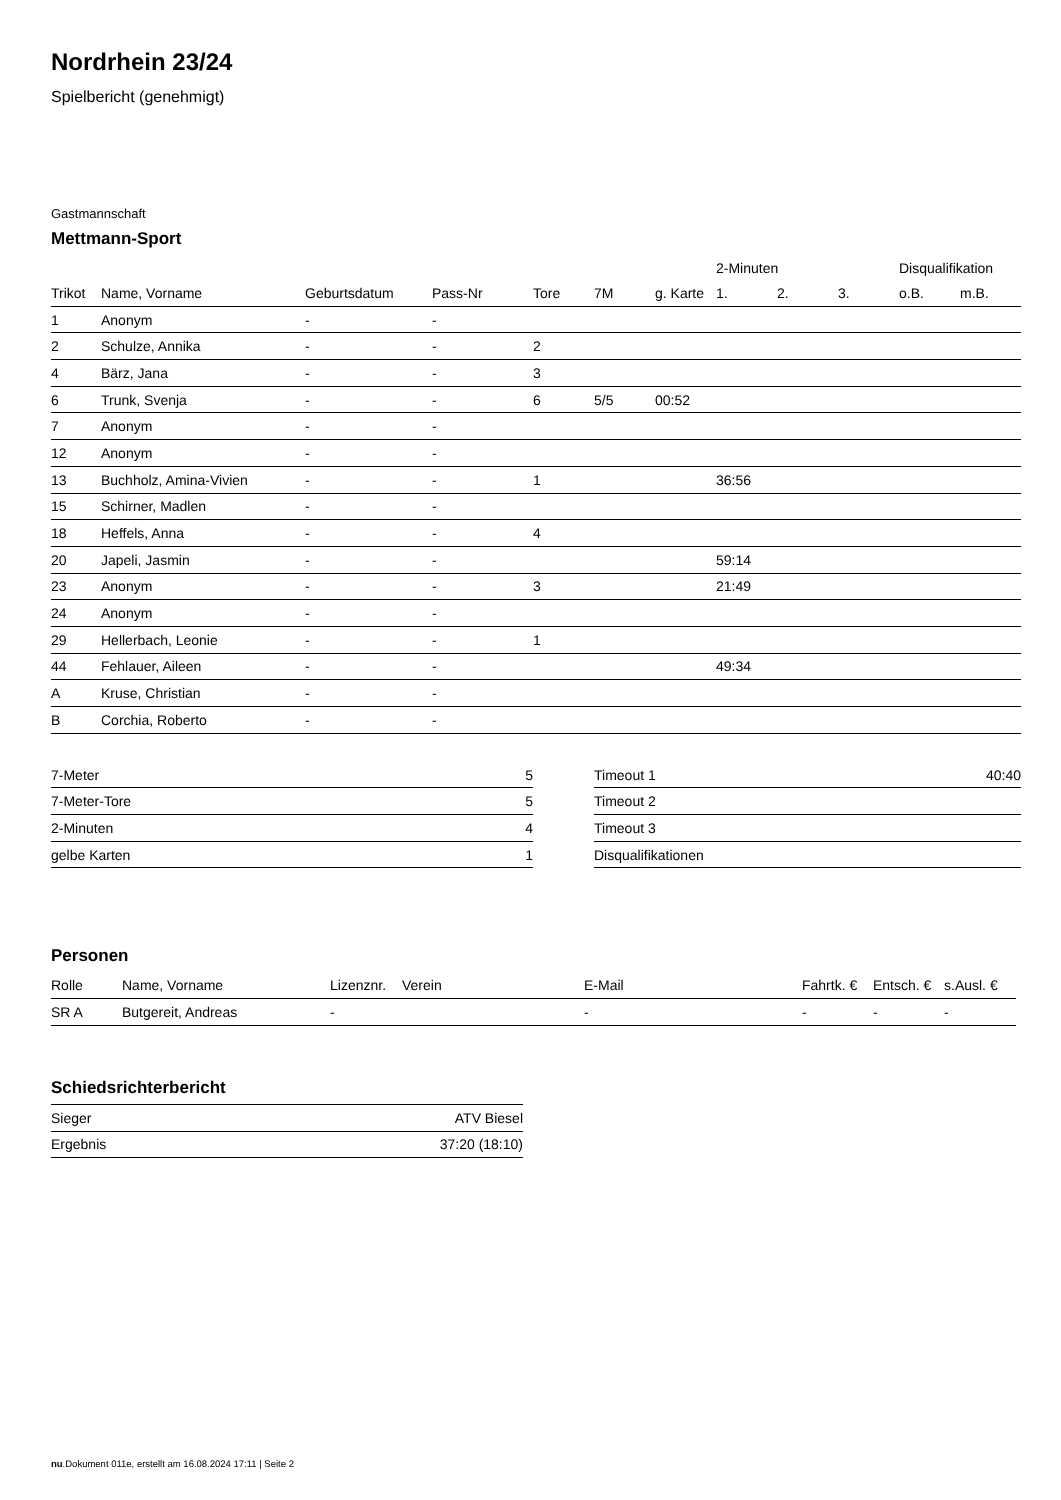Nordrhein 23/24
Spielbericht (genehmigt)
Gastmannschaft
Mettmann-Sport
| | | | | | | | 2-Minuten | | | Disqualifikation | |
| Trikot | Name, Vorname | Geburtsdatum | Pass-Nr | Tore | 7M | g. Karte | 1. | 2. | 3. | o.B. | m.B. |
| 1 | Anonym | - | - | | | | | | | | |
| 2 | Schulze, Annika | - | - | 2 | | | | | | | |
| 4 | Bärz, Jana | - | - | 3 | | | | | | | |
| 6 | Trunk, Svenja | - | - | 6 | 5/5 | 00:52 | | | | | |
| 7 | Anonym | - | - | | | | | | | | |
| 12 | Anonym | - | - | | | | | | | | |
| 13 | Buchholz, Amina-Vivien | - | - | 1 | | | 36:56 | | | | |
| 15 | Schirner, Madlen | - | - | | | | | | | | |
| 18 | Heffels, Anna | - | - | 4 | | | | | | | |
| 20 | Japeli, Jasmin | - | - | | | | 59:14 | | | | |
| 23 | Anonym | - | - | 3 | | | 21:49 | | | | |
| 24 | Anonym | - | - | | | | | | | | |
| 29 | Hellerbach, Leonie | - | - | 1 | | | | | | | |
| 44 | Fehlauer, Aileen | - | - | | | | 49:34 | | | | |
| A | Kruse, Christian | - | - | | | | | | | | |
| B | Corchia, Roberto | - | - | | | | | | | | |
| 7-Meter | 5 |
| 7-Meter-Tore | 5 |
| 2-Minuten | 4 |
| gelbe Karten | 1 |
| Timeout 1 | 40:40 |
| Timeout 2 | |
| Timeout 3 | |
| Disqualifikationen | |
Personen
| Rolle | Name, Vorname | Lizenznr. | Verein | E-Mail | Fahrtk. € | Entsch. € | s.Ausl. € |
| --- | --- | --- | --- | --- | --- | --- | --- |
| SR A | Butgereit, Andreas | - | | - | - | - | - |
Schiedsrichterbericht
| Sieger | ATV Biesel |
| Ergebnis | 37:20 (18:10) |
nu.Dokument 011e, erstellt am 16.08.2024 17:11 | Seite 2